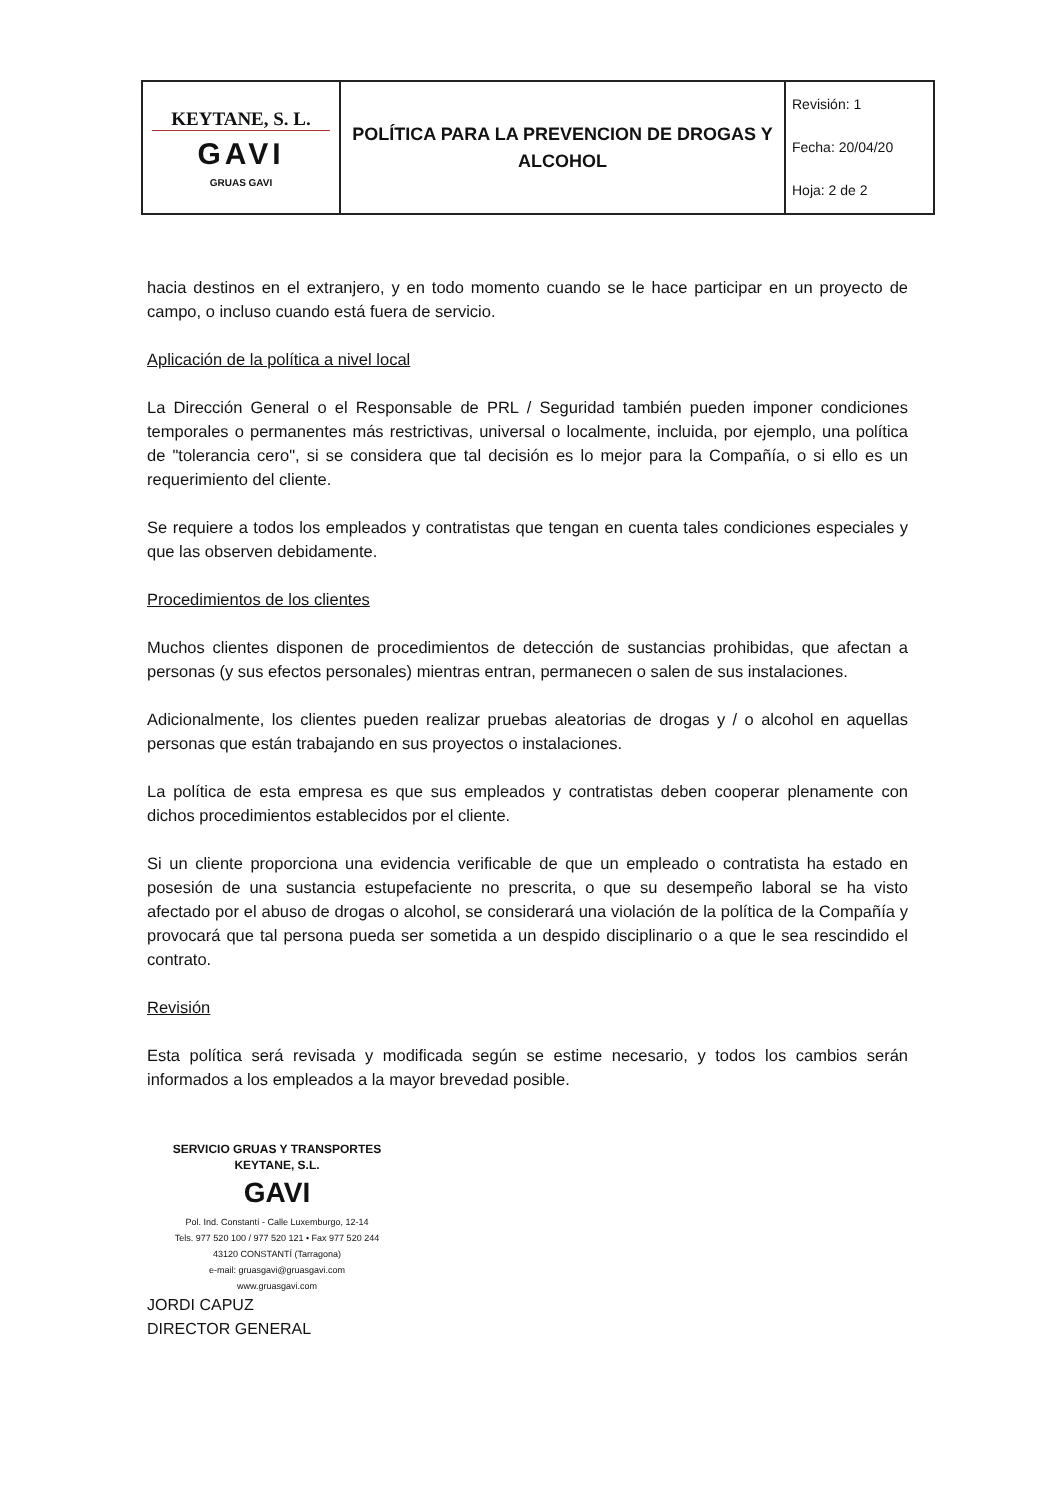| KEYTANE, S. L. GAVI GRUAS GAVI | POLÍTICA PARA LA PREVENCION DE DROGAS Y ALCOHOL | Revisión: 1 Fecha: 20/04/20 Hoja: 2 de 2 |
hacia destinos en el extranjero, y en todo momento cuando se le hace participar en un proyecto de campo, o incluso cuando está fuera de servicio.
Aplicación de la política a nivel local
La Dirección General o el Responsable de PRL / Seguridad también pueden imponer condiciones temporales o permanentes más restrictivas, universal o localmente, incluida, por ejemplo, una política de "tolerancia cero", si se considera que tal decisión es lo mejor para la Compañía, o si ello es un requerimiento del cliente.
Se requiere a todos los empleados y contratistas que tengan en cuenta tales condiciones especiales y que las observen debidamente.
Procedimientos de los clientes
Muchos clientes disponen de procedimientos de detección de sustancias prohibidas, que afectan a personas (y sus efectos personales) mientras entran, permanecen o salen de sus instalaciones.
Adicionalmente, los clientes pueden realizar pruebas aleatorias de drogas y / o alcohol en aquellas personas que están trabajando en sus proyectos o instalaciones.
La política de esta empresa es que sus empleados y contratistas deben cooperar plenamente con dichos procedimientos establecidos por el cliente.
Si un cliente proporciona una evidencia verificable de que un empleado o contratista ha estado en posesión de una sustancia estupefaciente no prescrita, o que su desempeño laboral se ha visto afectado por el abuso de drogas o alcohol, se considerará una violación de la política de la Compañía y provocará que tal persona pueda ser sometida a un despido disciplinario o a que le sea rescindido el contrato.
Revisión
Esta política será revisada y modificada según se estime necesario, y todos los cambios serán informados a los empleados a la mayor brevedad posible.
SERVICIO GRUAS Y TRANSPORTES
KEYTANE, S.L.
GAVI
Pol. Ind. Constantí - Calle Luxemburgo, 12-14
Tels. 977 520 100 / 977 520 121 • Fax 977 520 244
43120 CONSTANTÍ (Tarragona)
e-mail: gruasgavi@gruasgavi.com
www.gruasgavi.com
JORDI CAPUZ
DIRECTOR GENERAL